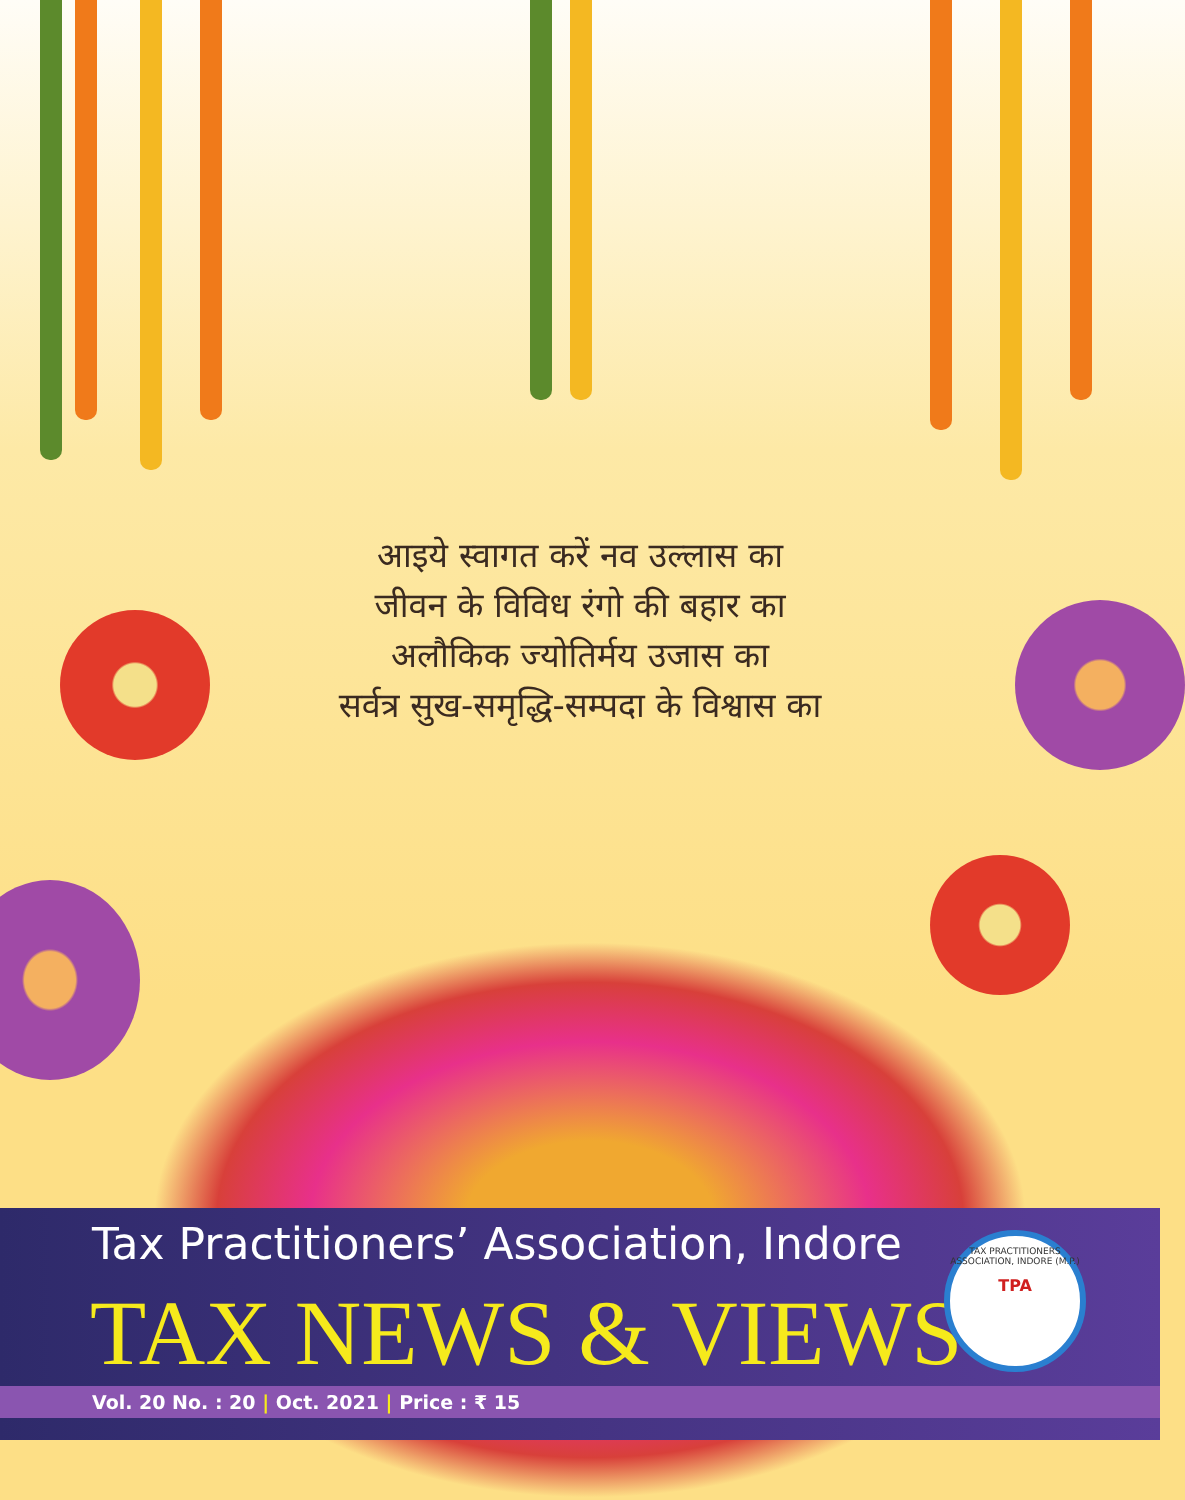आइये स्वागत करें नव उल्लास का
जीवन के विविध रंगो की बहार का
अलौकिक ज्योतिर्मय उजास का
सर्वत्र सुख-समृद्धि-सम्पदा के विश्वास का
Tax Practitioners’ Association, Indore
TAX NEWS & VIEWS
TAX PRACTITIONERS ASSOCIATION, INDORE (M.P.)
TPA
Vol. 20 No. : 20 | Oct. 2021 | Price : ₹ 15